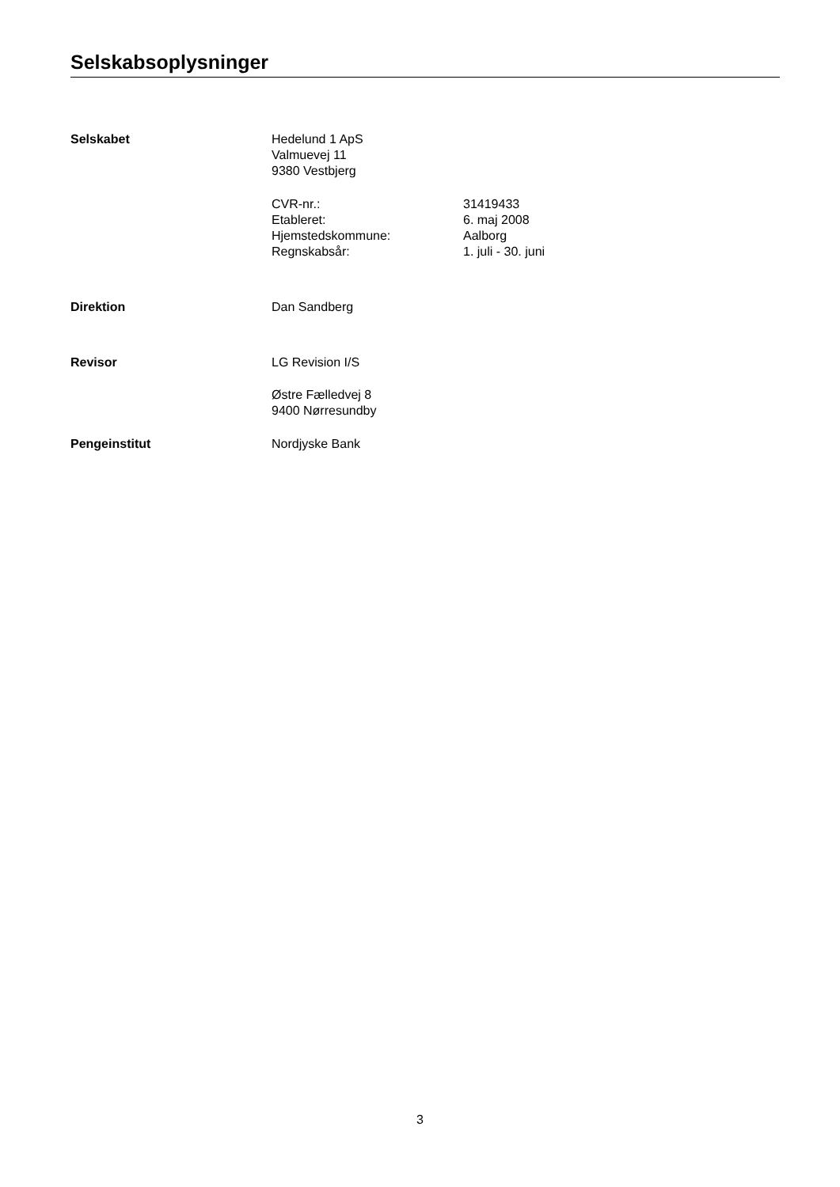Selskabsoplysninger
Selskabet Hedelund 1 ApS
Valmuevej 11
9380 Vestbjerg
CVR-nr.: 31419433
Etableret: 6. maj 2008
Hjemstedskommune: Aalborg
Regnskabsår: 1. juli - 30. juni
Direktion Dan Sandberg
Revisor LG Revision I/S
Østre Fælledvej 8
9400 Nørresundby
Pengeinstitut Nordjyske Bank
3